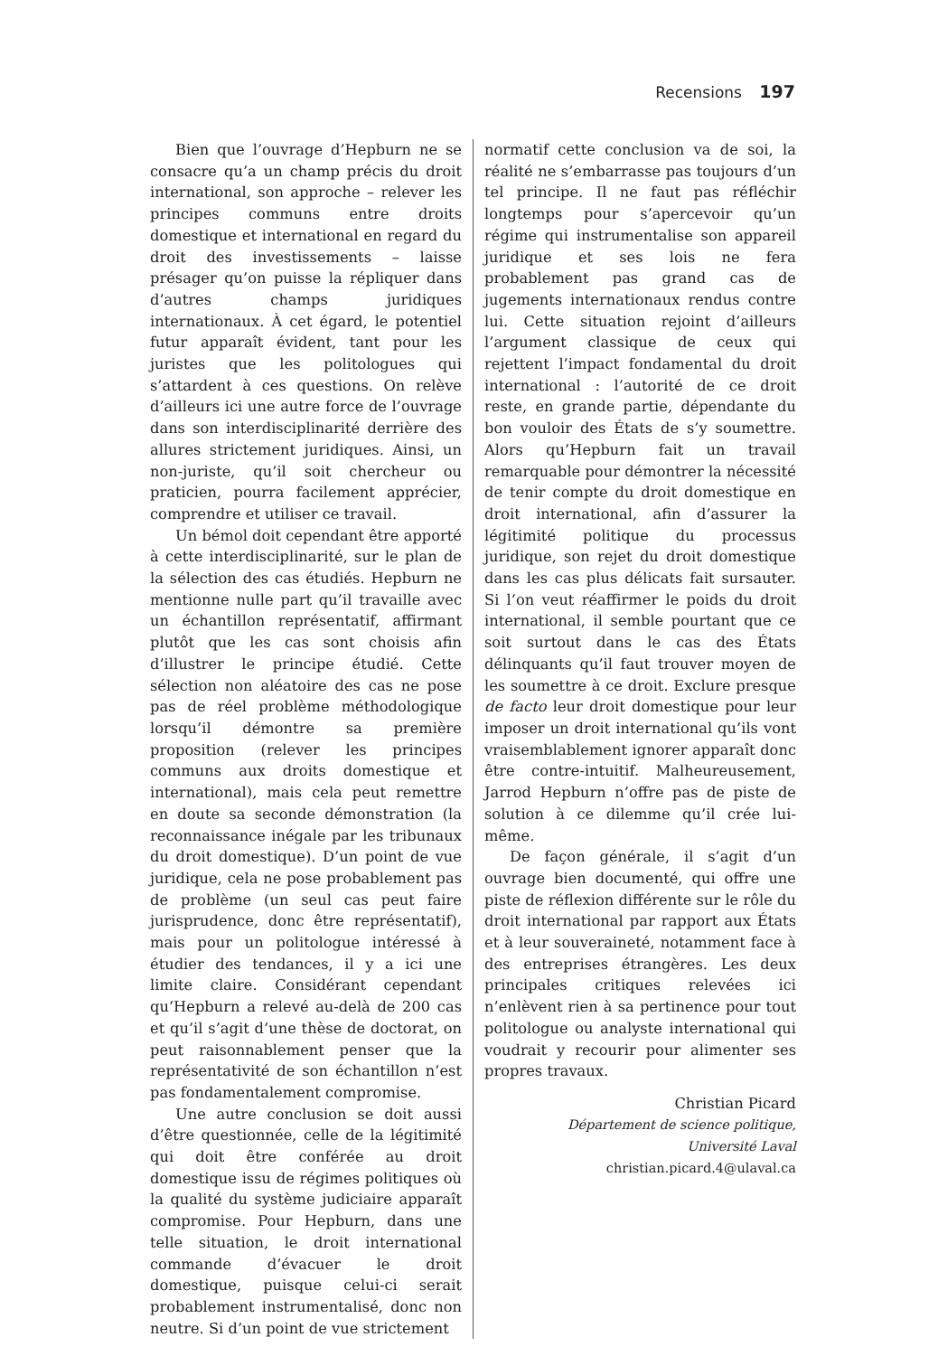Recensions 197
Bien que l’ouvrage d’Hepburn ne se consacre qu’a un champ précis du droit international, son approche – relever les principes communs entre droits domestique et international en regard du droit des investissements – laisse présager qu’on puisse la répliquer dans d’autres champs juridiques internationaux. À cet égard, le potentiel futur apparaît évident, tant pour les juristes que les politologues qui s’attardent à ces questions. On relève d’ailleurs ici une autre force de l’ouvrage dans son interdisciplinarité derrière des allures strictement juridiques. Ainsi, un non-juriste, qu’il soit chercheur ou praticien, pourra facilement apprécier, comprendre et utiliser ce travail.
Un bémol doit cependant être apporté à cette interdisciplinarité, sur le plan de la sélection des cas étudiés. Hepburn ne mentionne nulle part qu’il travaille avec un échantillon représentatif, affirmant plutôt que les cas sont choisis afin d’illustrer le principe étudié. Cette sélection non aléatoire des cas ne pose pas de réel problème méthodologique lorsqu’il démontre sa première proposition (relever les principes communs aux droits domestique et international), mais cela peut remettre en doute sa seconde démonstration (la reconnaissance inégale par les tribunaux du droit domestique). D’un point de vue juridique, cela ne pose probablement pas de problème (un seul cas peut faire jurisprudence, donc être représentatif), mais pour un politologue intéressé à étudier des tendances, il y a ici une limite claire. Considérant cependant qu’Hepburn a relevé au-delà de 200 cas et qu’il s’agit d’une thèse de doctorat, on peut raisonnablement penser que la représentativité de son échantillon n’est pas fondamentalement compromise.
Une autre conclusion se doit aussi d’être questionnée, celle de la légitimité qui doit être conférée au droit domestique issu de régimes politiques où la qualité du système judiciaire apparaît compromise. Pour Hepburn, dans une telle situation, le droit international commande d’évacuer le droit domestique, puisque celui-ci serait probablement instrumentalisé, donc non neutre. Si d’un point de vue strictement
normatif cette conclusion va de soi, la réalité ne s’embarrasse pas toujours d’un tel principe. Il ne faut pas réfléchir longtemps pour s’apercevoir qu’un régime qui instrumentalise son appareil juridique et ses lois ne fera probablement pas grand cas de jugements internationaux rendus contre lui. Cette situation rejoint d’ailleurs l’argument classique de ceux qui rejettent l’impact fondamental du droit international : l’autorité de ce droit reste, en grande partie, dépendante du bon vouloir des États de s’y soumettre. Alors qu’Hepburn fait un travail remarquable pour démontrer la nécessité de tenir compte du droit domestique en droit international, afin d’assurer la légitimité politique du processus juridique, son rejet du droit domestique dans les cas plus délicats fait sursauter. Si l’on veut réaffirmer le poids du droit international, il semble pourtant que ce soit surtout dans le cas des États délinquants qu’il faut trouver moyen de les soumettre à ce droit. Exclure presque de facto leur droit domestique pour leur imposer un droit international qu’ils vont vraisemblablement ignorer apparaît donc être contre-intuitif. Malheureusement, Jarrod Hepburn n’offre pas de piste de solution à ce dilemme qu’il crée lui-même.
De façon générale, il s’agit d’un ouvrage bien documenté, qui offre une piste de réflexion différente sur le rôle du droit international par rapport aux États et à leur souveraineté, notamment face à des entreprises étrangères. Les deux principales critiques relevées ici n’enlèvent rien à sa pertinence pour tout politologue ou analyste international qui voudrait y recourir pour alimenter ses propres travaux.
Christian Picard
Département de science politique,
Université Laval
christian.picard.4@ulaval.ca